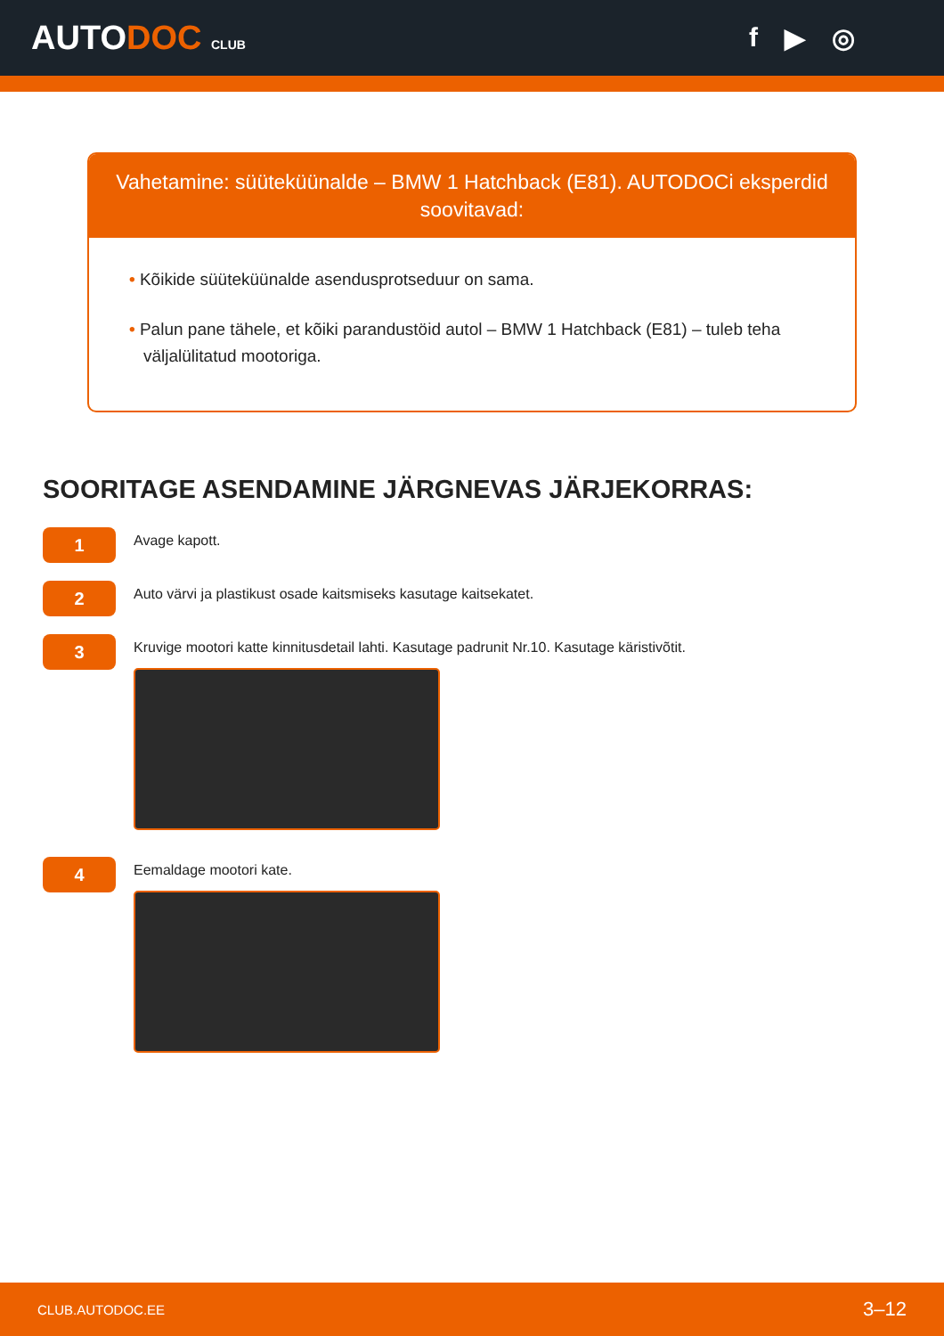AUTODOC CLUB
f ▶ ◎
Vahetamine: süüteküünalde – BMW 1 Hatchback (E81). AUTODOCi eksperdid soovitavad:
• Kõikide süüteküünalde asendusprotseduur on sama.
• Palun pane tähele, et kõiki parandustöid autol – BMW 1 Hatchback (E81) – tuleb teha väljalülitatud mootoriga.
SOORITAGE ASENDAMINE JÄRGNEVAS JÄRJEKORRAS:
1
Avage kapott.
2
Auto värvi ja plastikust osade kaitsmiseks kasutage kaitsekatet.
3
Kruvige mootori katte kinnitusdetail lahti. Kasutage padrunit Nr.10. Kasutage käristivõtit.
4
Eemaldage mootori kate.
CLUB.AUTODOC.EE 3–12